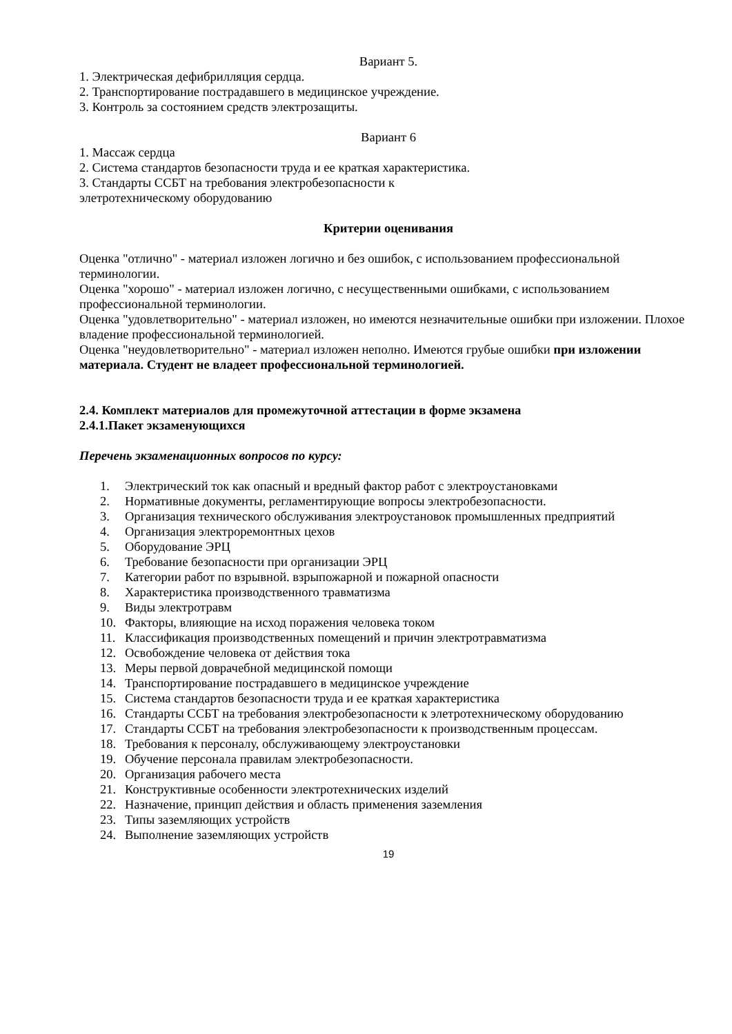Вариант 5.
1. Электрическая дефибрилляция сердца.
2. Транспортирование пострадавшего в медицинское учреждение.
3. Контроль за состоянием средств электрозащиты.
Вариант 6
1. Массаж сердца
2. Система стандартов безопасности труда и ее краткая характеристика.
3. Стандарты ССБТ на требования электробезопасности к
элетротехническому оборудованию
Критерии оценивания
Оценка "отлично" - материал изложен логично и без ошибок, с использованием профессиональной терминологии.
Оценка "хорошо" - материал изложен логично, с несущественными ошибками, с использованием профессиональной терминологии.
Оценка "удовлетворительно" - материал изложен, но имеются незначительные ошибки при изложении. Плохое владение профессиональной терминологией.
Оценка "неудовлетворительно" - материал изложен неполно. Имеются грубые ошибки при изложении материала. Студент не владеет профессиональной терминологией.
2.4. Комплект материалов для промежуточной аттестации в форме экзамена
2.4.1.Пакет экзаменующихся
Перечень экзаменационных вопросов по курсу:
1. Электрический ток как опасный и вредный фактор работ с электроустановками
2. Нормативные документы, регламентирующие вопросы электробезопасности.
3. Организация технического обслуживания электроустановок промышленных предприятий
4. Организация электроремонтных цехов
5. Оборудование ЭРЦ
6. Требование безопасности при организации ЭРЦ
7. Категории работ по взрывной. взрыпожарной и пожарной опасности
8. Характеристика производственного травматизма
9. Виды электротравм
10. Факторы, влияющие на исход поражения человека током
11. Классификация производственных помещений и причин электротравматизма
12. Освобождение человека от действия тока
13. Меры первой доврачебной медицинской помощи
14. Транспортирование пострадавшего в медицинское учреждение
15. Система стандартов безопасности труда и ее краткая характеристика
16. Стандарты ССБТ на требования электробезопасности к элетротехническому оборудованию
17. Стандарты ССБТ на требования электробезопасности к производственным процессам.
18. Требования к персоналу, обслуживающему электроустановки
19. Обучение персонала правилам электробезопасности.
20. Организация рабочего места
21. Конструктивные особенности электротехнических изделий
22. Назначение, принцип действия и область применения заземления
23. Типы заземляющих устройств
24. Выполнение заземляющих устройств
19